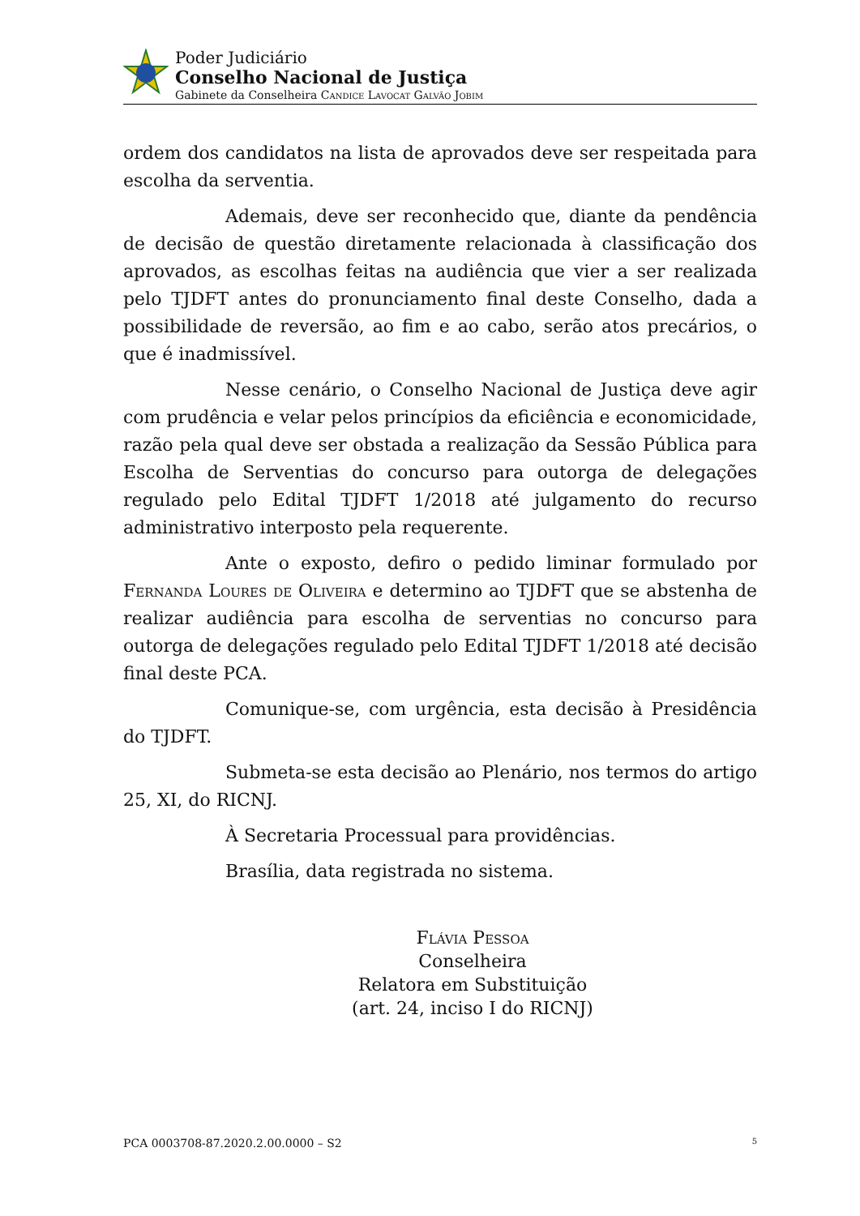Poder Judiciário
Conselho Nacional de Justiça
Gabinete da Conselheira Candice Lavocat Galvão Jobim
ordem dos candidatos na lista de aprovados deve ser respeitada para escolha da serventia.
Ademais, deve ser reconhecido que, diante da pendência de decisão de questão diretamente relacionada à classificação dos aprovados, as escolhas feitas na audiência que vier a ser realizada pelo TJDFT antes do pronunciamento final deste Conselho, dada a possibilidade de reversão, ao fim e ao cabo, serão atos precários, o que é inadmissível.
Nesse cenário, o Conselho Nacional de Justiça deve agir com prudência e velar pelos princípios da eficiência e economicidade, razão pela qual deve ser obstada a realização da Sessão Pública para Escolha de Serventias do concurso para outorga de delegações regulado pelo Edital TJDFT 1/2018 até julgamento do recurso administrativo interposto pela requerente.
Ante o exposto, defiro o pedido liminar formulado por Fernanda Loures de Oliveira e determino ao TJDFT que se abstenha de realizar audiência para escolha de serventias no concurso para outorga de delegações regulado pelo Edital TJDFT 1/2018 até decisão final deste PCA.
Comunique-se, com urgência, esta decisão à Presidência do TJDFT.
Submeta-se esta decisão ao Plenário, nos termos do artigo 25, XI, do RICNJ.
À Secretaria Processual para providências.
Brasília, data registrada no sistema.
Flávia Pessoa
Conselheira
Relatora em Substituição
(art. 24, inciso I do RICNJ)
PCA 0003708-87.2020.2.00.0000 – S2 5